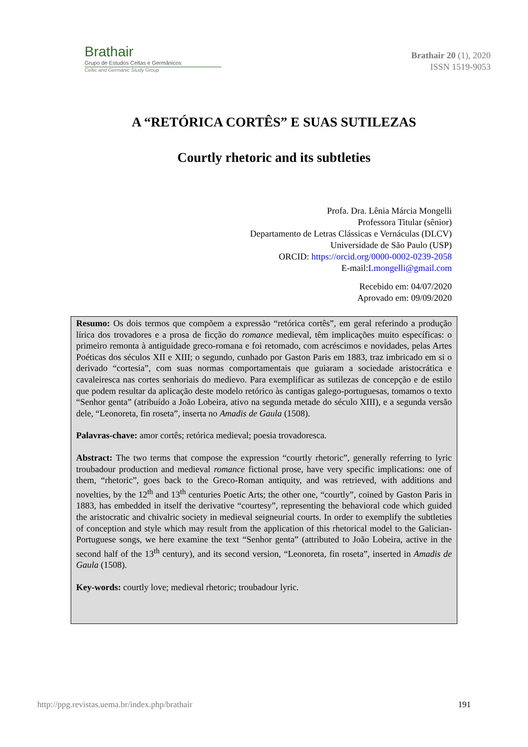Brathair
Grupo de Estudos Celtas e Germânicos
Celtic and Germanic Study Group
Brathair 20 (1), 2020
ISSN 1519-9053
A “RETÓRICA CORTÊS” E SUAS SUTILEZAS
Courtly rhetoric and its subtleties
Profa. Dra. Lênia Márcia Mongelli
Professora Titular (sênior)
Departamento de Letras Clássicas e Vernáculas (DLCV)
Universidade de São Paulo (USP)
ORCID: https://orcid.org/0000-0002-0239-2058
E-mail:Lmongelli@gmail.com
Recebido em: 04/07/2020
Aprovado em: 09/09/2020
Resumo: Os dois termos que compõem a expressão “retórica cortês”, em geral referindo a produção lírica dos trovadores e a prosa de ficção do romance medieval, têm implicações muito específicas: o primeiro remonta à antiguidade greco-romana e foi retomado, com acréscimos e novidades, pelas Artes Poéticas dos séculos XII e XIII; o segundo, cunhado por Gaston Paris em 1883, traz imbricado em si o derivado “cortesia”, com suas normas comportamentais que guiaram a sociedade aristocrática e cavaleiresca nas cortes senhoriais do medievo. Para exemplificar as sutilezas de concepção e de estilo que podem resultar da aplicação deste modelo retórico às cantigas galego-portuguesas, tomamos o texto “Senhor genta” (atribuído a João Lobeira, ativo na segunda metade do século XIII), e a segunda versão dele, “Leonoreta, fin roseta”, inserta no Amadis de Gaula (1508).
Palavras-chave: amor cortês; retórica medieval; poesia trovadoresca.
Abstract: The two terms that compose the expression “courtly rhetoric”, generally referring to lyric troubadour production and medieval romance fictional prose, have very specific implications: one of them, “rhetoric”, goes back to the Greco-Roman antiquity, and was retrieved, with additions and novelties, by the 12<sup>th</sup> and 13<sup>th</sup> centuries Poetic Arts; the other one, “courtly”, coined by Gaston Paris in 1883, has embedded in itself the derivative “courtesy”, representing the behavioral code which guided the aristocratic and chivalric society in medieval seigneurial courts. In order to exemplify the subtleties of conception and style which may result from the application of this rhetorical model to the Galician-Portuguese songs, we here examine the text “Senhor genta” (attributed to João Lobeira, active in the second half of the 13<sup>th</sup> century), and its second version, “Leonoreta, fin roseta”, inserted in Amadis de Gaula (1508).
Key-words: courtly love; medieval rhetoric; troubadour lyric.
http://ppg.revistas.uema.br/index.php/brathair 191